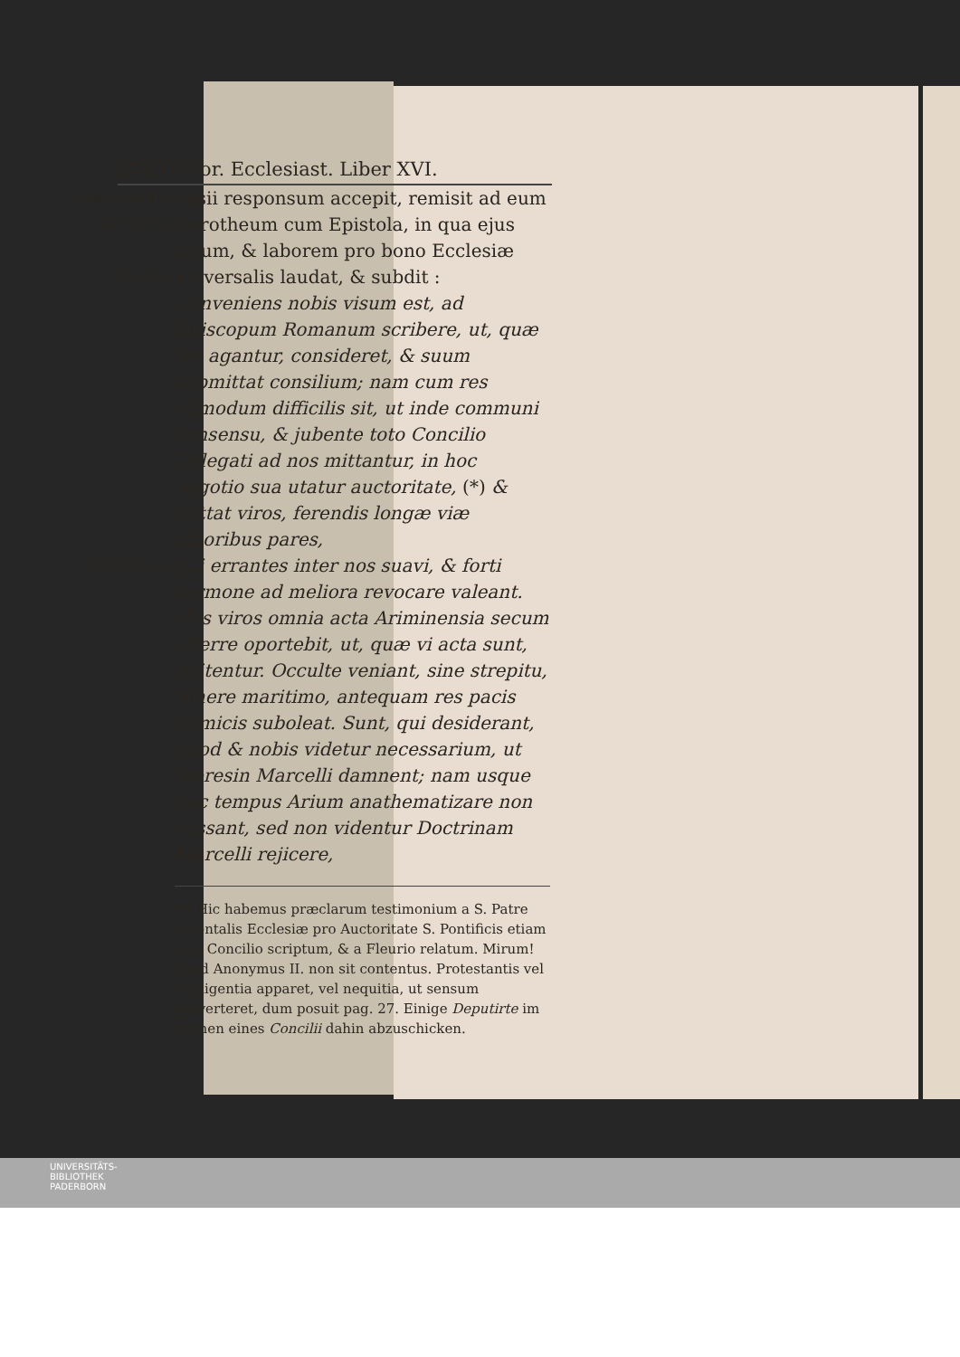278 Histor. Ecclesiast. Liber XVI.
Sæculum IV.
A. C. 370.
Ep. 52.
nasii responsum accepit, remisit ad eum Dorotheum cum Epistola, in qua ejus zelum, & laborem pro bono Ecclesiæ universalis laudat, & subdit : Conveniens nobis visum est, ad Episcopum Romanum scribere, ut, quæ hic agantur, consideret, & suum submittat consilium; nam cum res admodum difficilis sit, ut inde communi consensu, & jubente toto Concilio Delegati ad nos mittantur, in hoc negotio sua utatur auctoritate, (*) & mittat viros, ferendis longæ viæ laboribus pares,
S. Basilius.
qui errantes inter nos suavi, & forti sermone ad meliora revocare valeant. Hos viros omnia acta Ariminensia secum afferre oportebit, ut, quæ vi acta sunt, irritentur. Occulte veniant, sine strepitu, itinere maritimo, antequam res pacis inimicis suboleat. Sunt, qui desiderant, quod & nobis videtur necessarium, ut hæresin Marcelli damnent; nam usque hoc tempus Arium anathematizare non cessant, sed non videntur Doctrinam Marcelli rejicere,
(*) Hic habemus præclarum testimonium a S. Patre Orientalis Ecclesiæ pro Auctoritate S. Pontificis etiam sine Concilio scriptum, & a Fleurio relatum. Mirum! quod Anonymus II. non sit contentus. Protestantis vel negligentia apparet, vel nequitia, ut sensum perverteret, dum posuit pag. 27. Einige Deputirte im Namen eines Concilii dahin abzuschicken.
UNIVERSITÄTS-
BIBLIOTHEK
PADERBORN